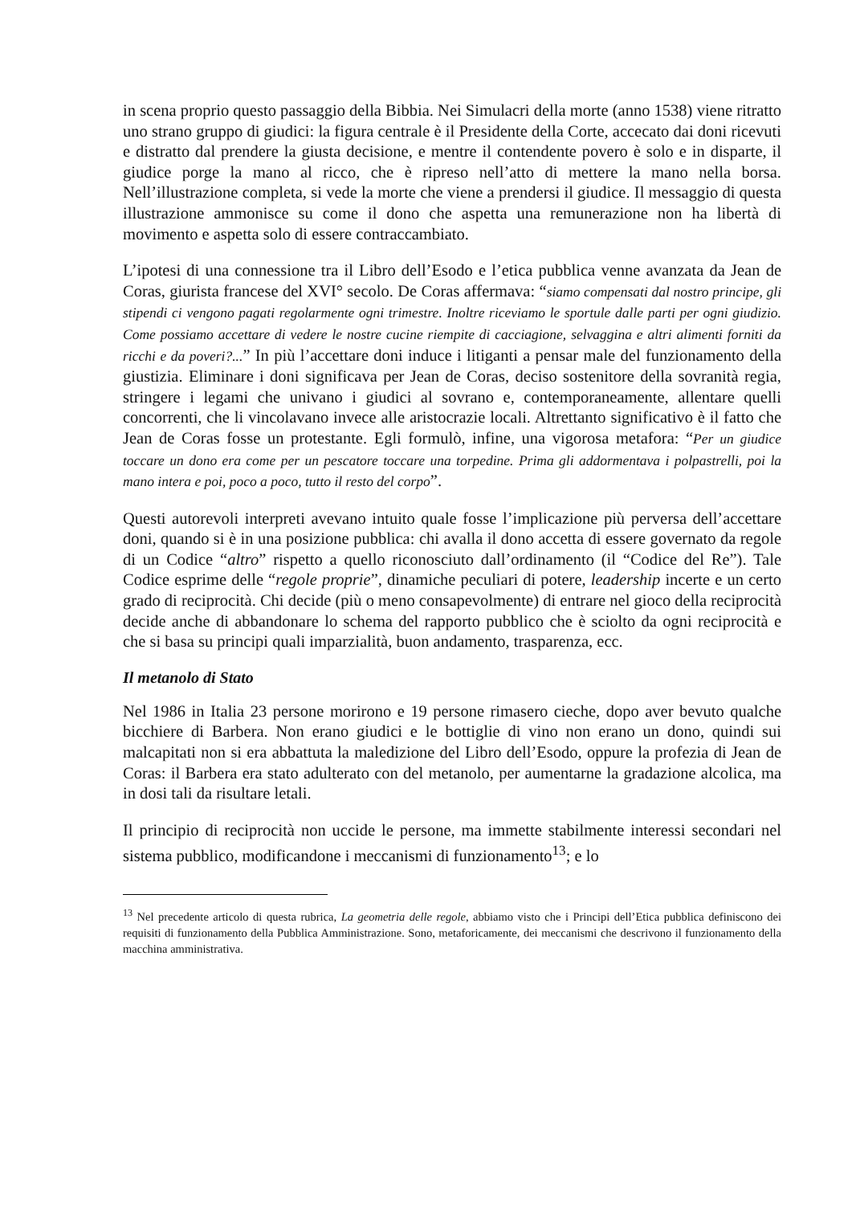in scena proprio questo passaggio della Bibbia. Nei Simulacri della morte (anno 1538) viene ritratto uno strano gruppo di giudici: la figura centrale è il Presidente della Corte, accecato dai doni ricevuti e distratto dal prendere la giusta decisione, e mentre il contendente povero è solo e in disparte, il giudice porge la mano al ricco, che è ripreso nell’atto di mettere la mano nella borsa. Nell’illustrazione completa, si vede la morte che viene a prendersi il giudice. Il messaggio di questa illustrazione ammonisce su come il dono che aspetta una remunerazione non ha libertà di movimento e aspetta solo di essere contraccambiato.
L’ipotesi di una connessione tra il Libro dell’Esodo e l’etica pubblica venne avanzata da Jean de Coras, giurista francese del XVI° secolo. De Coras affermava: “siamo compensati dal nostro principe, gli stipendi ci vengono pagati regolarmente ogni trimestre. Inoltre riceviamo le sportule dalle parti per ogni giudizio. Come possiamo accettare di vedere le nostre cucine riempite di cacciagione, selvaggina e altri alimenti forniti da ricchi e da poveri?...” In più l’accettare doni induce i litiganti a pensar male del funzionamento della giustizia. Eliminare i doni significava per Jean de Coras, deciso sostenitore della sovranità regia, stringere i legami che univano i giudici al sovrano e, contemporaneamente, allentare quelli concorrenti, che li vincolavano invece alle aristocrazie locali. Altrettanto significativo è il fatto che Jean de Coras fosse un protestante. Egli formulò, infine, una vigorosa metafora: “Per un giudice toccare un dono era come per un pescatore toccare una torpedine. Prima gli addormentava i polpastrelli, poi la mano intera e poi, poco a poco, tutto il resto del corpo”.
Questi autorevoli interpreti avevano intuito quale fosse l’implicazione più perversa dell’accettare doni, quando si è in una posizione pubblica: chi avalla il dono accetta di essere governato da regole di un Codice “altro” rispetto a quello riconosciuto dall’ordinamento (il “Codice del Re”). Tale Codice esprime delle “regole proprie”, dinamiche peculiari di potere, leadership incerte e un certo grado di reciprocità. Chi decide (più o meno consapevolmente) di entrare nel gioco della reciprocità decide anche di abbandonare lo schema del rapporto pubblico che è sciolto da ogni reciprocità e che si basa su principi quali imparzialità, buon andamento, trasparenza, ecc.
Il metanolo di Stato
Nel 1986 in Italia 23 persone morirono e 19 persone rimasero cieche, dopo aver bevuto qualche bicchiere di Barbera. Non erano giudici e le bottiglie di vino non erano un dono, quindi sui malcapitati non si era abbattuta la maledizione del Libro dell’Esodo, oppure la profezia di Jean de Coras: il Barbera era stato adulterato con del metanolo, per aumentarne la gradazione alcolica, ma in dosi tali da risultare letali.
Il principio di reciprocità non uccide le persone, ma immette stabilmente interessi secondari nel sistema pubblico, modificandone i meccanismi di funzionamento<sup>13</sup>; e lo
<sup>13</sup> Nel precedente articolo di questa rubrica, La geometria delle regole, abbiamo visto che i Principi dell’Etica pubblica definiscono dei requisiti di funzionamento della Pubblica Amministrazione. Sono, metaforicamente, dei meccanismi che descrivono il funzionamento della macchina amministrativa.